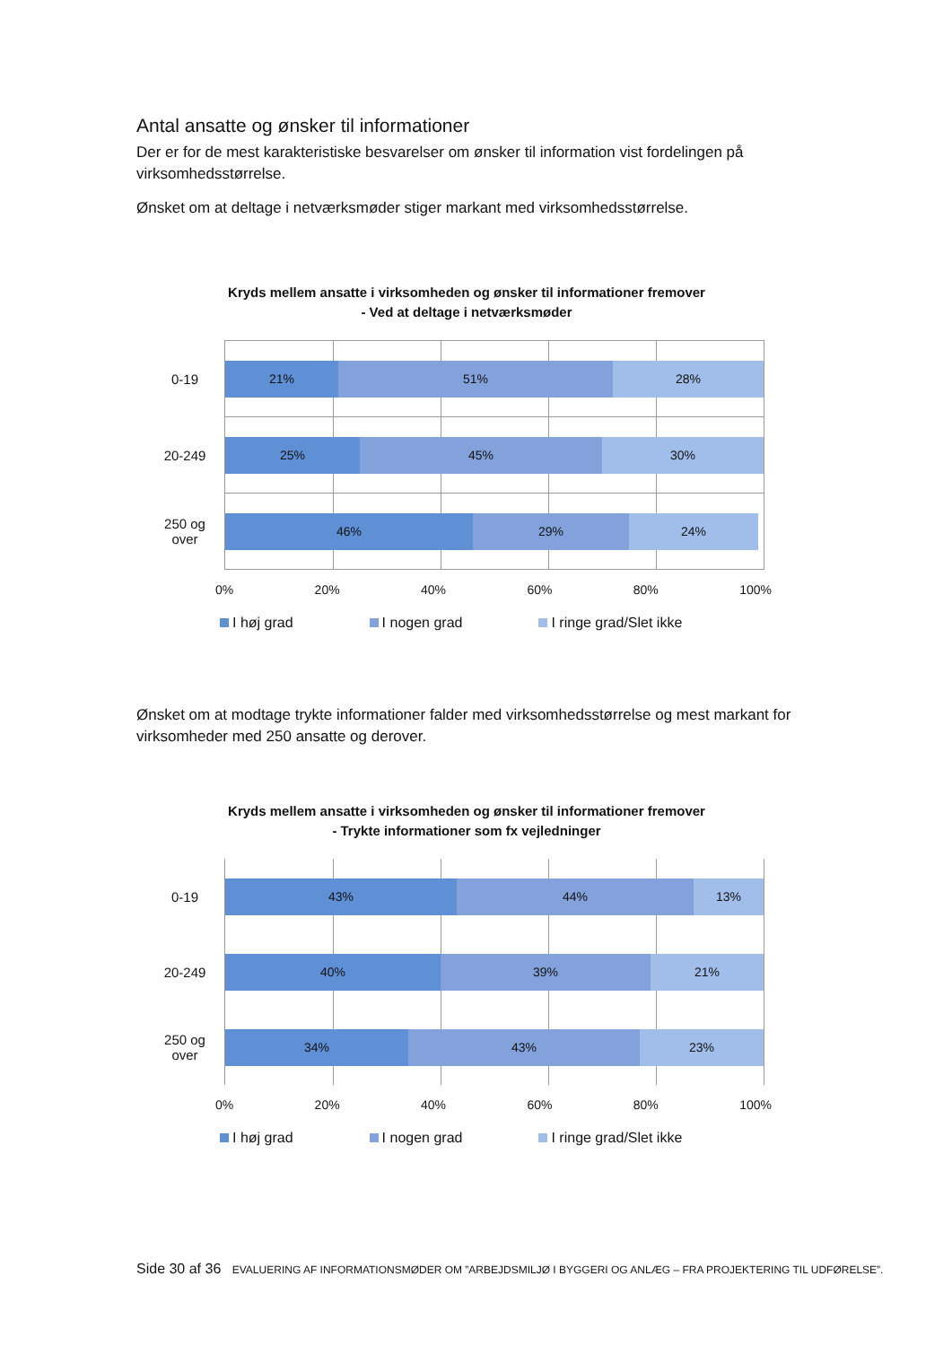Antal ansatte og ønsker til informationer
Der er for de mest karakteristiske besvarelser om ønsker til information vist fordelingen på virksomhedsstørrelse.
Ønsket om at deltage i netværksmøder stiger markant med virksomhedsstørrelse.
Kryds mellem ansatte i virksomheden og ønsker til informationer fremover
- Ved at deltage i netværksmøder
0-19
21% 51% 28%
20-249
25% 45% 30%
250 og over
46% 29% 24%
0% 20% 40% 60% 80% 100%
I høj grad I nogen grad I ringe grad/Slet ikke
Ønsket om at modtage trykte informationer falder med virksomhedsstørrelse og mest markant for virksomheder med 250 ansatte og derover.
Kryds mellem ansatte i virksomheden og ønsker til informationer fremover
- Trykte informationer som fx vejledninger
0-19
43% 44% 13%
20-249
40% 39% 21%
250 og over
34% 43% 23%
0% 20% 40% 60% 80% 100%
I høj grad I nogen grad I ringe grad/Slet ikke
Side 30 af 36 EVALUERING AF INFORMATIONSMØDER OM ”ARBEJDSMILJØ I BYGGERI OG ANLÆG – FRA PROJEKTERING TIL UDFØRELSE”.